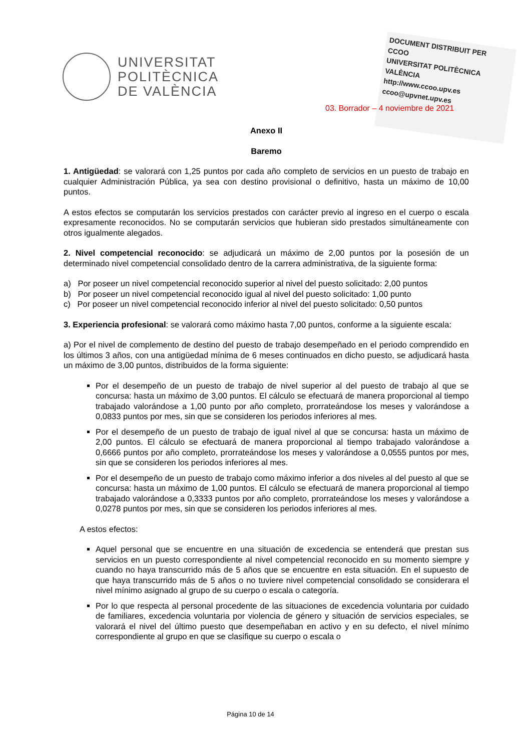UNIVERSITAT
POLITÈCNICA
DE VALÈNCIA
DOCUMENT DISTRIBUIT PER
CCOO
UNIVERSITAT POLITÈCNICA VALÈNCIA
http://www.ccoo.upv.es
ccoo@upvnet.upv.es
03. Borrador – 4 noviembre de 2021
Anexo II
Baremo
1. Antigüedad: se valorará con 1,25 puntos por cada año completo de servicios en un puesto de trabajo en cualquier Administración Pública, ya sea con destino provisional o definitivo, hasta un máximo de 10,00 puntos.
A estos efectos se computarán los servicios prestados con carácter previo al ingreso en el cuerpo o escala expresamente reconocidos. No se computarán servicios que hubieran sido prestados simultáneamente con otros igualmente alegados.
2. Nivel competencial reconocido: se adjudicará un máximo de 2,00 puntos por la posesión de un determinado nivel competencial consolidado dentro de la carrera administrativa, de la siguiente forma:
a) Por poseer un nivel competencial reconocido superior al nivel del puesto solicitado: 2,00 puntos
b) Por poseer un nivel competencial reconocido igual al nivel del puesto solicitado: 1,00 punto
c) Por poseer un nivel competencial reconocido inferior al nivel del puesto solicitado: 0,50 puntos
3. Experiencia profesional: se valorará como máximo hasta 7,00 puntos, conforme a la siguiente escala:
a) Por el nivel de complemento de destino del puesto de trabajo desempeñado en el periodo comprendido en los últimos 3 años, con una antigüedad mínima de 6 meses continuados en dicho puesto, se adjudicará hasta un máximo de 3,00 puntos, distribuidos de la forma siguiente:
Por el desempeño de un puesto de trabajo de nivel superior al del puesto de trabajo al que se concursa: hasta un máximo de 3,00 puntos. El cálculo se efectuará de manera proporcional al tiempo trabajado valorándose a 1,00 punto por año completo, prorrateándose los meses y valorándose a 0,0833 puntos por mes, sin que se consideren los periodos inferiores al mes.
Por el desempeño de un puesto de trabajo de igual nivel al que se concursa: hasta un máximo de 2,00 puntos. El cálculo se efectuará de manera proporcional al tiempo trabajado valorándose a 0,6666 puntos por año completo, prorrateándose los meses y valorándose a 0,0555 puntos por mes, sin que se consideren los periodos inferiores al mes.
Por el desempeño de un puesto de trabajo como máximo inferior a dos niveles al del puesto al que se concursa: hasta un máximo de 1,00 puntos. El cálculo se efectuará de manera proporcional al tiempo trabajado valorándose a 0,3333 puntos por año completo, prorrateándose los meses y valorándose a 0,0278 puntos por mes, sin que se consideren los periodos inferiores al mes.
A estos efectos:
Aquel personal que se encuentre en una situación de excedencia se entenderá que prestan sus servicios en un puesto correspondiente al nivel competencial reconocido en su momento siempre y cuando no haya transcurrido más de 5 años que se encuentre en esta situación. En el supuesto de que haya transcurrido más de 5 años o no tuviere nivel competencial consolidado se considerara el nivel mínimo asignado al grupo de su cuerpo o escala o categoría.
Por lo que respecta al personal procedente de las situaciones de excedencia voluntaria por cuidado de familiares, excedencia voluntaria por violencia de género y situación de servicios especiales, se valorará el nivel del último puesto que desempeñaban en activo y en su defecto, el nivel mínimo correspondiente al grupo en que se clasifique su cuerpo o escala o
Página 10 de 14